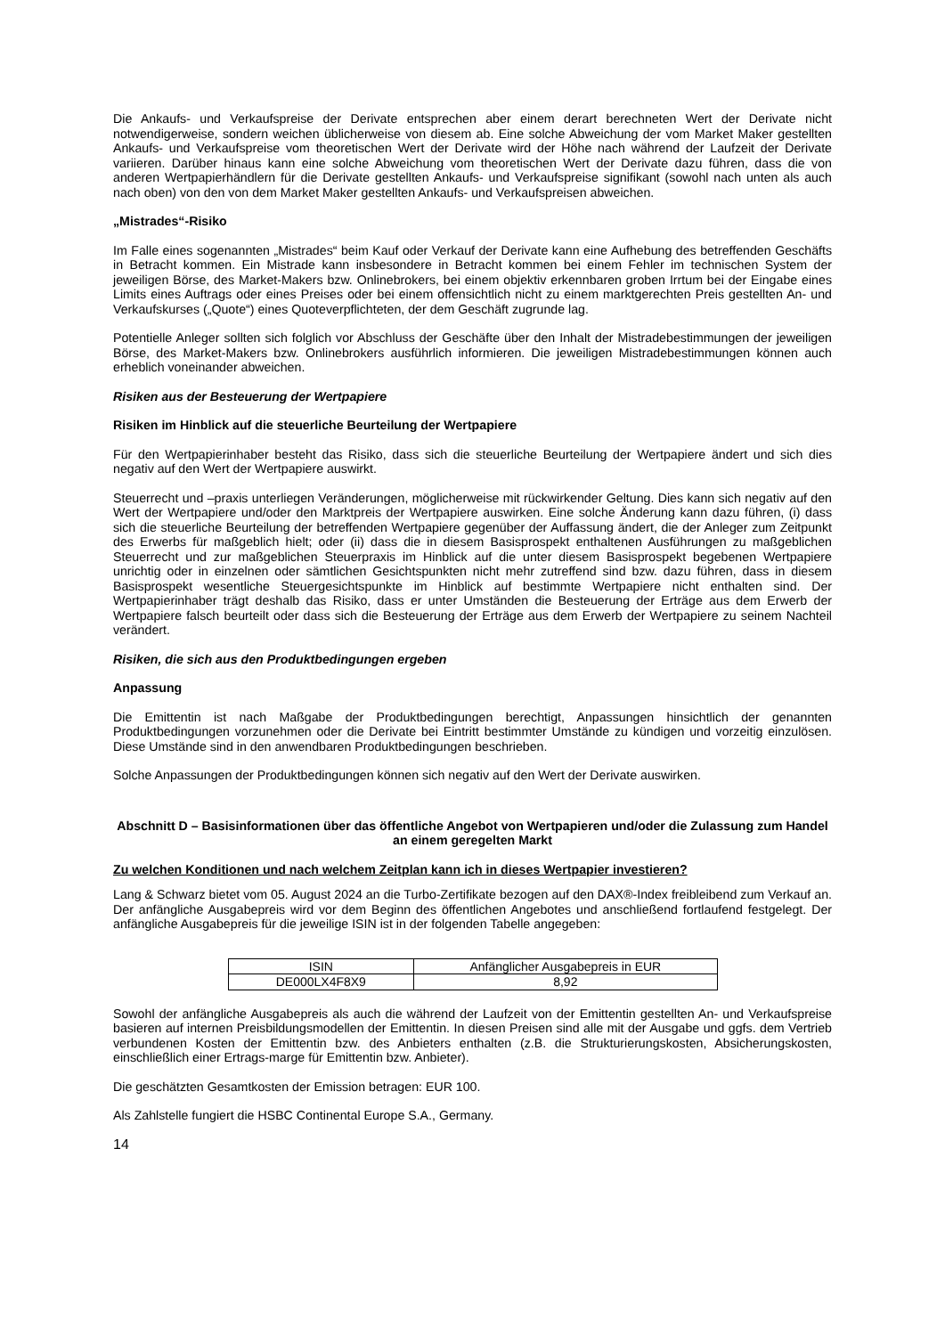Die Ankaufs- und Verkaufspreise der Derivate entsprechen aber einem derart berechneten Wert der Derivate nicht notwendigerweise, sondern weichen üblicherweise von diesem ab. Eine solche Abweichung der vom Market Maker gestellten Ankaufs- und Verkaufspreise vom theoretischen Wert der Derivate wird der Höhe nach während der Laufzeit der Derivate variieren. Darüber hinaus kann eine solche Abweichung vom theoretischen Wert der Derivate dazu führen, dass die von anderen Wertpapierhändlern für die Derivate gestellten Ankaufs- und Verkaufspreise signifikant (sowohl nach unten als auch nach oben) von den von dem Market Maker gestellten Ankaufs- und Verkaufspreisen abweichen.
„Mistrades“-Risiko
Im Falle eines sogenannten „Mistrades“ beim Kauf oder Verkauf der Derivate kann eine Aufhebung des betreffenden Geschäfts in Betracht kommen. Ein Mistrade kann insbesondere in Betracht kommen bei einem Fehler im technischen System der jeweiligen Börse, des Market-Makers bzw. Onlinebrokers, bei einem objektiv erkennbaren groben Irrtum bei der Eingabe eines Limits eines Auftrags oder eines Preises oder bei einem offensichtlich nicht zu einem marktgerechten Preis gestellten An- und Verkaufskurses („Quote“) eines Quoteverpflichteten, der dem Geschäft zugrunde lag.
Potentielle Anleger sollten sich folglich vor Abschluss der Geschäfte über den Inhalt der Mistradebestimmungen der jeweiligen Börse, des Market-Makers bzw. Onlinebrokers ausführlich informieren. Die jeweiligen Mistradebestimmungen können auch erheblich voneinander abweichen.
Risiken aus der Besteuerung der Wertpapiere
Risiken im Hinblick auf die steuerliche Beurteilung der Wertpapiere
Für den Wertpapierinhaber besteht das Risiko, dass sich die steuerliche Beurteilung der Wertpapiere ändert und sich dies negativ auf den Wert der Wertpapiere auswirkt.
Steuerrecht und –praxis unterliegen Veränderungen, möglicherweise mit rückwirkender Geltung. Dies kann sich negativ auf den Wert der Wertpapiere und/oder den Marktpreis der Wertpapiere auswirken. Eine solche Änderung kann dazu führen, (i) dass sich die steuerliche Beurteilung der betreffenden Wertpapiere gegenüber der Auffassung ändert, die der Anleger zum Zeitpunkt des Erwerbs für maßgeblich hielt; oder (ii) dass die in diesem Basisprospekt enthaltenen Ausführungen zu maßgeblichen Steuerrecht und zur maßgeblichen Steuerpraxis im Hinblick auf die unter diesem Basisprospekt begebenen Wertpapiere unrichtig oder in einzelnen oder sämtlichen Gesichtspunkten nicht mehr zutreffend sind bzw. dazu führen, dass in diesem Basisprospekt wesentliche Steuergesichtspunkte im Hinblick auf bestimmte Wertpapiere nicht enthalten sind. Der Wertpapierinhaber trägt deshalb das Risiko, dass er unter Umständen die Besteuerung der Erträge aus dem Erwerb der Wertpapiere falsch beurteilt oder dass sich die Besteuerung der Erträge aus dem Erwerb der Wertpapiere zu seinem Nachteil verändert.
Risiken, die sich aus den Produktbedingungen ergeben
Anpassung
Die Emittentin ist nach Maßgabe der Produktbedingungen berechtigt, Anpassungen hinsichtlich der genannten Produktbedingungen vorzunehmen oder die Derivate bei Eintritt bestimmter Umstände zu kündigen und vorzeitig einzulösen. Diese Umstände sind in den anwendbaren Produktbedingungen beschrieben.
Solche Anpassungen der Produktbedingungen können sich negativ auf den Wert der Derivate auswirken.
Abschnitt D – Basisinformationen über das öffentliche Angebot von Wertpapieren und/oder die Zulassung zum Handel an einem geregelten Markt
Zu welchen Konditionen und nach welchem Zeitplan kann ich in dieses Wertpapier investieren?
Lang & Schwarz bietet vom 05. August 2024 an die Turbo-Zertifikate bezogen auf den DAX®-Index freibleibend zum Verkauf an. Der anfängliche Ausgabepreis wird vor dem Beginn des öffentlichen Angebotes und anschließend fortlaufend festgelegt. Der anfängliche Ausgabepreis für die jeweilige ISIN ist in der folgenden Tabelle angegeben:
| ISIN | Anfänglicher Ausgabepreis in EUR |
| DE000LX4F8X9 | 8,92 |
Sowohl der anfängliche Ausgabepreis als auch die während der Laufzeit von der Emittentin gestellten An- und Verkaufspreise basieren auf internen Preisbildungsmodellen der Emittentin. In diesen Preisen sind alle mit der Ausgabe und ggfs. dem Vertrieb verbundenen Kosten der Emittentin bzw. des Anbieters enthalten (z.B. die Strukturierungskosten, Absicherungskosten, einschließlich einer Ertrags-marge für Emittentin bzw. Anbieter).
Die geschätzten Gesamtkosten der Emission betragen: EUR 100.
Als Zahlstelle fungiert die HSBC Continental Europe S.A., Germany.
14